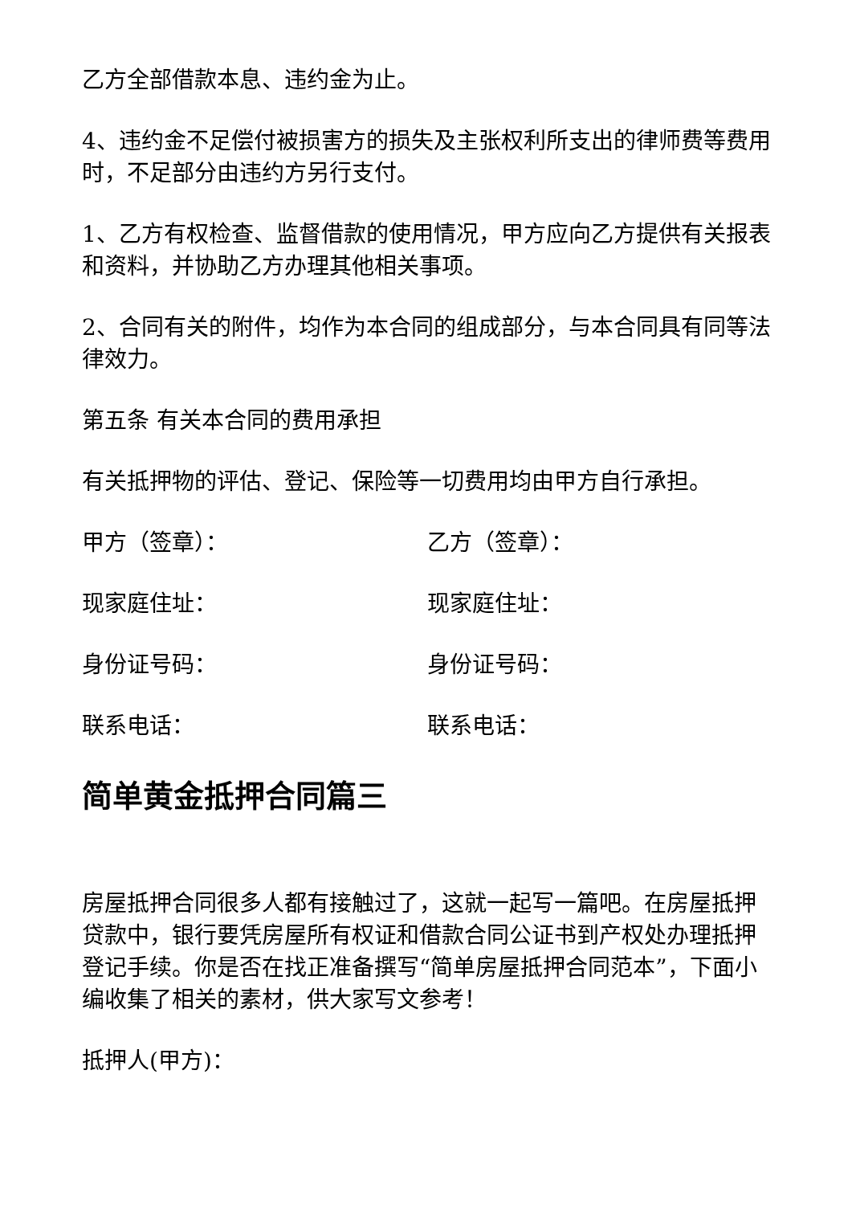乙方全部借款本息、违约金为止。
4、违约金不足偿付被损害方的损失及主张权利所支出的律师费等费用时，不足部分由违约方另行支付。
1、乙方有权检查、监督借款的使用情况，甲方应向乙方提供有关报表和资料，并协助乙方办理其他相关事项。
2、合同有关的附件，均作为本合同的组成部分，与本合同具有同等法律效力。
第五条 有关本合同的费用承担
有关抵押物的评估、登记、保险等一切费用均由甲方自行承担。
甲方（签章）： 乙方（签章）：
现家庭住址： 现家庭住址：
身份证号码： 身份证号码：
联系电话： 联系电话：
简单黄金抵押合同篇三
房屋抵押合同很多人都有接触过了，这就一起写一篇吧。在房屋抵押贷款中，银行要凭房屋所有权证和借款合同公证书到产权处办理抵押登记手续。你是否在找正准备撰写“简单房屋抵押合同范本”，下面小编收集了相关的素材，供大家写文参考！
抵押人(甲方)：